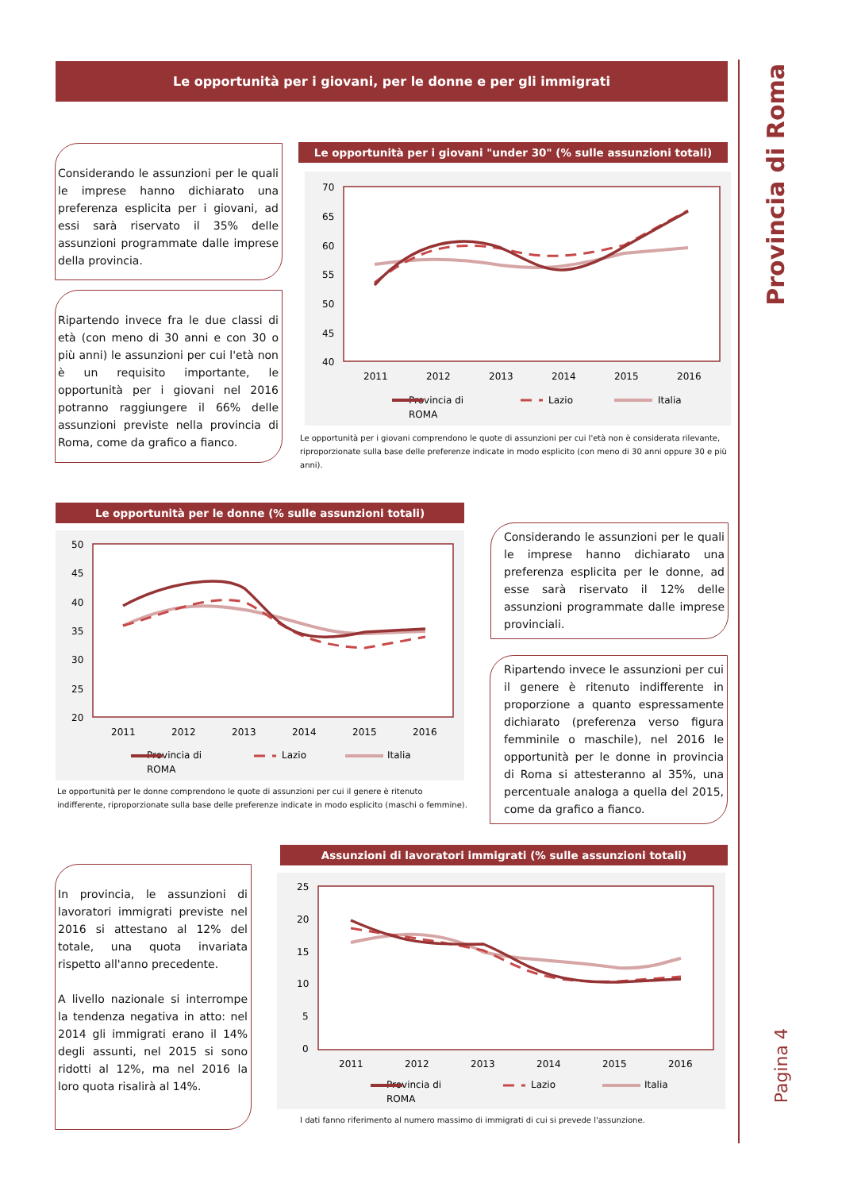Provincia di Roma
Pagina 4
Le opportunità per i giovani, per le donne e per gli immigrati
Considerando le assunzioni per le quali le imprese hanno dichiarato una preferenza esplicita per i giovani, ad essi sarà riservato il 35% delle assunzioni programmate dalle imprese della provincia.
Ripartendo invece fra le due classi di età (con meno di 30 anni e con 30 o più anni) le assunzioni per cui l'età non è un requisito importante, le opportunità per i giovani nel 2016 potranno raggiungere il 66% delle assunzioni previste nella provincia di Roma, come da grafico a fianco.
Le opportunità per i giovani "under 30" (% sulle assunzioni totali)
70
65
60
55
50
45
40
2011
2012
2013
2014
2015
2016
Provincia di
ROMA
Lazio
Italia
Le opportunità per i giovani comprendono le quote di assunzioni per cui l'età non è considerata rilevante, riproporzionate sulla base delle preferenze indicate in modo esplicito (con meno di 30 anni oppure 30 e più anni).
Le opportunità per le donne (% sulle assunzioni totali)
50
45
40
35
30
25
20
2011
2012
2013
2014
2015
2016
Provincia di
ROMA
Lazio
Italia
Le opportunità per le donne comprendono le quote di assunzioni per cui il genere è ritenuto indifferente, riproporzionate sulla base delle preferenze indicate in modo esplicito (maschi o femmine).
Considerando le assunzioni per le quali le imprese hanno dichiarato una preferenza esplicita per le donne, ad esse sarà riservato il 12% delle assunzioni programmate dalle imprese provinciali.
Ripartendo invece le assunzioni per cui il genere è ritenuto indifferente in proporzione a quanto espressamente dichiarato (preferenza verso figura femminile o maschile), nel 2016 le opportunità per le donne in provincia di Roma si attesteranno al 35%, una percentuale analoga a quella del 2015, come da grafico a fianco.
In provincia, le assunzioni di lavoratori immigrati previste nel 2016 si attestano al 12% del totale, una quota invariata rispetto all'anno precedente.
A livello nazionale si interrompe la tendenza negativa in atto: nel 2014 gli immigrati erano il 14% degli assunti, nel 2015 si sono ridotti al 12%, ma nel 2016 la loro quota risalirà al 14%.
Assunzioni di lavoratori immigrati (% sulle assunzioni totali)
25
20
15
10
5
0
2011
2012
2013
2014
2015
2016
Provincia di
ROMA
Lazio
Italia
I dati fanno riferimento al numero massimo di immigrati di cui si prevede l'assunzione.